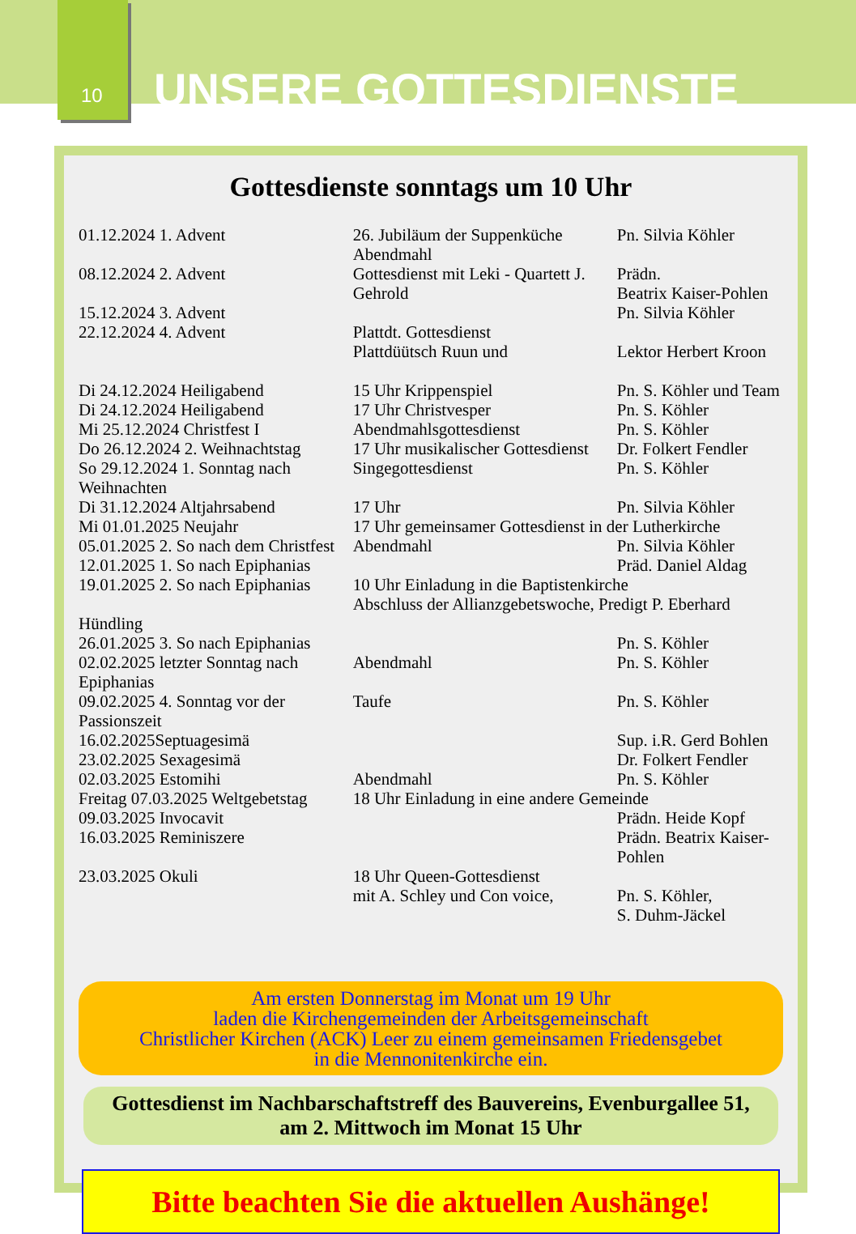10 UNSERE GOTTESDIENSTE
Gottesdienste sonntags um 10 Uhr
| 01.12.2024 1. Advent | 26. Jubiläum der Suppenküche Abendmahl | Pn. Silvia Köhler |
| 08.12.2024 2. Advent | Gottesdienst mit Leki - Quartett J. Gehrold | Prädn. Beatrix Kaiser-Pohlen |
| 15.12.2024 3. Advent | | Pn. Silvia Köhler |
| 22.12.2024 4. Advent | Plattdt. Gottesdienst Plattdüütsch Ruun und | Lektor Herbert Kroon |
| Di 24.12.2024 Heiligabend | 15 Uhr Krippenspiel | Pn. S. Köhler und Team |
| Di 24.12.2024 Heiligabend | 17 Uhr Christvesper | Pn. S. Köhler |
| Mi 25.12.2024 Christfest I | Abendmahlsgottesdienst | Pn. S. Köhler |
| Do 26.12.2024 2. Weihnachtstag | 17 Uhr musikalischer Gottesdienst | Dr. Folkert Fendler |
| So 29.12.2024 1. Sonntag nach Weihnachten | Singegottesdienst | Pn. S. Köhler |
| Di 31.12.2024 Altjahrsabend | 17 Uhr | Pn. Silvia Köhler |
| Mi 01.01.2025 Neujahr | 17 Uhr gemeinsamer Gottesdienst in der Lutherkirche | |
| 05.01.2025 2. So nach dem Christfest | Abendmahl | Pn. Silvia Köhler |
| 12.01.2025 1. So nach Epiphanias | | Präd. Daniel Aldag |
| 19.01.2025 2. So nach Epiphanias | 10 Uhr Einladung in die Baptistenkirche Abschluss der Allianzgebetswoche, Predigt P. Eberhard | |
| Hündling | | |
| 26.01.2025 3. So nach Epiphanias | | Pn. S. Köhler |
| 02.02.2025 letzter Sonntag nach Epiphanias | Abendmahl | Pn. S. Köhler |
| 09.02.2025 4. Sonntag vor der Passionszeit | Taufe | Pn. S. Köhler |
| 16.02.2025Septuagesimä | | Sup. i.R. Gerd Bohlen |
| 23.02.2025 Sexagesimä | | Dr. Folkert Fendler |
| 02.03.2025 Estomihi | Abendmahl | Pn. S. Köhler |
| Freitag 07.03.2025 Weltgebetstag | 18 Uhr Einladung in eine andere Gemeinde | |
| 09.03.2025 Invocavit | | Prädn. Heide Kopf |
| 16.03.2025 Reminiszere | | Prädn. Beatrix Kaiser-Pohlen |
| 23.03.2025 Okuli | 18 Uhr Queen-Gottesdienst mit A. Schley und Con voice, | Pn. S. Köhler, S. Duhm-Jäckel |
Am ersten Donnerstag im Monat um 19 Uhr
laden die Kirchengemeinden der Arbeitsgemeinschaft
Christlicher Kirchen (ACK) Leer zu einem gemeinsamen Friedensgebet
in die Mennonitenkirche ein.
Gottesdienst im Nachbarschaftstreff des Bauvereins, Evenburgallee 51,
am 2. Mittwoch im Monat 15 Uhr
Bitte beachten Sie die aktuellen Aushänge!